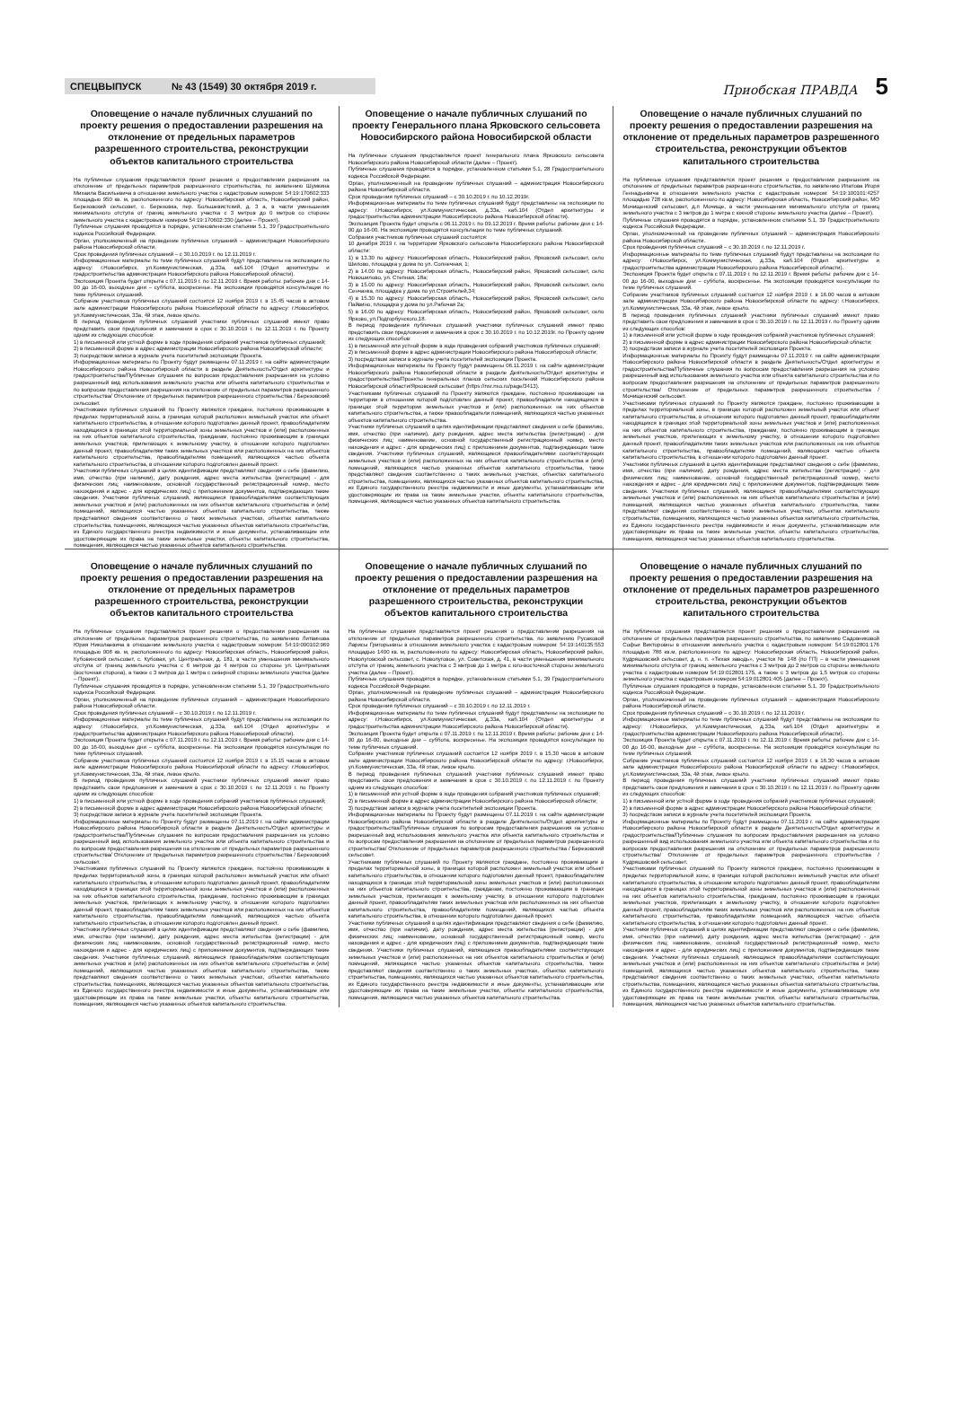СПЕЦВЫПУСК № 43 (1549) 30 октября 2019 г.
Приобская ПРАВДА 5
Оповещение о начале публичных слушаний по проекту решения о предоставлении разрешения на отклонение от предельных параметров разрешенного строительства, реконструкции объектов капитального строительства
На публичные слушания представляется проект решения о предоставлении разрешения на отклонение от предельных параметров разрешенного строительства, по заявлению Шумкина Михаила Васильевича в отношении земельного участка с кадастровым номером: 54:19:170602:333 площадью 950 кв. м, расположенного по адресу: Новосибирская область, Новосибирский район, Березовский сельсовет, с. Березовка, пер. Большевистский, д. 3 а, в части уменьшения минимального отступа от границ земельного участка с 3 метров до 0 метров со стороны земельного участка с кадастровым номером 54:19:170602:330 (далее – Проект).
Публичные слушания проводятся в порядке, установленном статьями 5.1, 39 Градостроительного кодекса Российской Федерации.
Орган, уполномоченный на проведение публичных слушаний – администрация Новосибирского района Новосибирской области.
Срок проведения публичных слушаний – с 30.10.2019 г. по 12.11.2019 г.
Информационные материалы по теме публичных слушаний будут представлены на экспозиции по адресу: г.Новосибирск, ул.Коммунистическая, д.33а, каб.104 (Отдел архитектуры и градостроительства администрации Новосибирского района Новосибирской области).
Экспозиция Проекта будет открыта с 07.11.2019 г. по 12.11.2019 г. Время работы: рабочие дни с 14-00 до 16-00, выходные дни – суббота, воскресенье. На экспозиции проводятся консультации по теме публичных слушаний.
Собрание участников публичных слушаний состоится 12 ноября 2019 г. в 15.45 часов в актовом зале администрации Новосибирского района Новосибирской области по адресу: г.Новосибирск, ул.Коммунистическая, 33а, 4й этаж, левое крыло.
В период проведения публичных слушаний участники публичных слушаний имеют право представить свои предложения и замечания в срок с 30.10.2019 г. по 12.11.2019 г. по Проекту одним из следующих способов:
1) в письменной или устной форме в ходе проведения собраний участников публичных слушаний;
2) в письменной форме в адрес администрации Новосибирского района Новосибирской области;
3) посредством записи в журнале учета посетителей экспозиции Проекта.
Информационные материалы по Проекту будут размещены 07.11.2019 г. на сайте администрации Новосибирского района Новосибирской области в разделе Деятельность/Отдел архитектуры и градостроительства/Публичные слушания по вопросам предоставления разрешения на условно разрешенный вид использования земельного участка или объекта капитального строительства и по вопросам предоставления разрешения на отклонение от предельных параметров разрешенного строительства/ Отклонение от предельных параметров разрешенного строительства / Березовский сельсовет.
Участниками публичных слушаний по Проекту являются граждане, постоянно проживающим в пределах территориальной зоны, в границах которой расположен земельный участок или объект капитального строительства, в отношении которого подготовлен данный проект, правообладателям находящихся в границах этой территориальной зоны земельных участков и (или) расположенных на них объектов капитального строительства, гражданам, постоянно проживающим в границах земельных участков, прилегающих к земельному участку, в отношении которого подготовлен данный проект, правообладателям таких земельных участков или расположенных на них объектов капитального строительства, правообладателям помещений, являющихся частью объекта капитального строительства, в отношении которого подготовлен данный проект.
Участники публичных слушаний в целях идентификации представляют сведения о себе (фамилию, имя, отчество (при наличии), дату рождения, адрес места жительства (регистрации) - для физических лиц; наименование, основной государственный регистрационный номер, место нахождения и адрес - для юридических лиц) с приложением документов, подтверждающих такие сведения. Участники публичных слушаний, являющиеся правообладателями соответствующих земельных участков и (или) расположенных на них объектов капитального строительства и (или) помещений, являющихся частью указанных объектов капитального строительства, также представляют сведения соответственно о таких земельных участках, объектах капитального строительства, помещениях, являющихся частью указанных объектов капитального строительства, из Единого государственного реестра недвижимости и иные документы, устанавливающие или удостоверяющие их права на такие земельные участки, объекты капитального строительства, помещения, являющиеся частью указанных объектов капитального строительства.
Оповещение о начале публичных слушаний по проекту Генерального плана Ярковского сельсовета Новосибирского района Новосибирской области
На публичные слушания представляется проект генерального плана Ярковского сельсовета Новосибирского района Новосибирской области (далее – Проект).
Публичные слушания проводятся в порядке, установленном статьями 5.1, 28 Градостроительного кодекса Российской Федерации.
Орган, уполномоченный на проведение публичных слушаний – администрация Новосибирского района Новосибирской области.
Срок проведения публичных слушаний – с 30.10.2019 г. по 10.12.2019г.
Информационные материалы по теме публичных слушаний будут представлены на экспозиции по адресу: г.Новосибирск, ул.Коммунистическая, д.33а, каб.104 (Отдел архитектуры и градостроительства администрации Новосибирского района Новосибирской области).
Экспозиция Проекта будет открыта с 06.11.2019 г. по 09.12.2019 г. Время работы: рабочие дни с 14-00 до 16-00. На экспозиции проводятся консультации по теме публичных слушаний.
Собрания участников публичных слушаний состоятся:
10 декабря 2019 г. на территории Ярковского сельсовета Новосибирского района Новосибирской области:
1) в 13.30 по адресу: Новосибирская область, Новосибирский район, Ярковский сельсовет, село Шилово, площадка у дома по ул. Солнечная, 1;
2) в 14.00 по адресу: Новосибирская область, Новосибирский район, Ярковский сельсовет, село Новошилово, ул. Степная, 18а;
3) в 15.00 по адресу: Новосибирская область, Новосибирский район, Ярковский сельсовет, село Сенчанка, площадка у дома по ул.Строителей,34;
4) в 15.30 по адресу: Новосибирская область, Новосибирский район, Ярковский сельсовет, село Пайвино, площадка у дома по ул.Рабочая 2а;
5) в 16.00 по адресу: Новосибирская область, Новосибирский район, Ярковский сельсовет, село Ярково, ул.Подгорбунского,18.
В период проведения публичных слушаний участники публичных слушаний имеют право представить свои предложения и замечания в срок с 30.10.2019 г. по 10.12.2019г. по Проекту одним из следующих способов:
1) в письменной или устной форме в ходе проведения собраний участников публичных слушаний;
2) в письменной форме в адрес администрации Новосибирского района Новосибирской области;
3) посредством записи в журнале учета посетителей экспозиции Проекта.
Информационные материалы по Проекту будут размещены 06.11.2019 г. на сайте администрации Новосибирского района Новосибирской области в разделе Деятельность/Отдел архитектуры и градостроительства/Проекты генеральных планов сельских поселений Новосибирского района Новосибирской области/Ярковский сельсовет (https://nsr.nso.ru/page/3413).
Участниками публичных слушаний по Проекту являются граждане, постоянно проживающие на территории в отношении которой подготовлен данный проект, правообладатели находящихся в границах этой территории земельных участков и (или) расположенных на них объектов капитального строительства, а также правообладатели помещений, являющихся частью указанных объектов капитального строительства.
Участники публичных слушаний в целях идентификации представляют сведения о себе (фамилию, имя, отчество (при наличии), дату рождения, адрес места жительства (регистрации) - для физических лиц; наименование, основной государственный регистрационный номер, место нахождения и адрес - для юридических лиц) с приложением документов, подтверждающих такие сведения. Участники публичных слушаний, являющиеся правообладателями соответствующих земельных участков и (или) расположенных на них объектов капитального строительства и (или) помещений, являющихся частью указанных объектов капитального строительства, также представляют сведения соответственно о таких земельных участках, объектах капитального строительства, помещениях, являющихся частью указанных объектов капитального строительства, из Единого государственного реестра недвижимости и иные документы, устанавливающие или удостоверяющие их права на такие земельные участки, объекты капитального строительства, помещения, являющиеся частью указанных объектов капитального строительства.
Оповещение о начале публичных слушаний по проекту решения о предоставлении разрешения на отклонение от предельных параметров разрешенного строительства, реконструкции объектов капитального строительства
На публичные слушания представляется проект решения о предоставлении разрешения на отклонение от предельных параметров разрешенного строительства, по заявлению Ипатова Игоря Геннадьевича в отношении земельного участка с кадастровым номером: 54:19:100101:4257 площадью 728 кв.м, расположенного по адресу: Новосибирская область, Новосибирский район, МО Мочищенский сельсовет, д.п Мочище, в части уменьшения минимального отступа от границ земельного участка с 3 метров до 1 метра с южной стороны земельного участка (далее – Проект).
Публичные слушания проводятся в порядке, установленном статьями 5.1, 39 Градостроительного кодекса Российской Федерации.
Орган, уполномоченный на проведение публичных слушаний – администрация Новосибирского района Новосибирской области.
Срок проведения публичных слушаний – с 30.10.2019 г. по 12.11.2019 г.
Информационные материалы по теме публичных слушаний будут представлены на экспозиции по адресу: г.Новосибирск, ул.Коммунистическая, д.33а, каб.104 (Отдел архитектуры и градостроительства администрации Новосибирского района Новосибирской области).
Экспозиция Проекта будет открыта с 07.11.2019 г. по 12.11.2019 г. Время работы: рабочие дни с 14-00 до 16-00, выходные дни – суббота, воскресенье. На экспозиции проводятся консультации по теме публичных слушаний.
Собрание участников публичных слушаний состоится 12 ноября 2019 г. в 16.00 часов в актовом зале администрации Новосибирского района Новосибирской области по адресу: г.Новосибирск, ул.Коммунистическая, 33а, 4й этаж, левое крыло.
В период проведения публичных слушаний участники публичных слушаний имеют право представить свои предложения и замечания в срок с 30.10.2019 г. по 12.11.2019 г. по Проекту одним из следующих способов:
1) в письменной или устной форме в ходе проведения собраний участников публичных слушаний;
2) в письменной форме в адрес администрации Новосибирского района Новосибирской области;
3) посредством записи в журнале учета посетителей экспозиции Проекта.
Информационные материалы по Проекту будут размещены 07.11.2019 г. на сайте администрации Новосибирского района Новосибирской области в разделе Деятельность/Отдел архитектуры и градостроительства/Публичные слушания по вопросам предоставления разрешения на условно разрешенный вид использования земельного участка или объекта капитального строительства и по вопросам предоставления разрешения на отклонение от предельных параметров разрешенного строительства/ Отклонение от предельных параметров разрешенного строительства / Мочищенский сельсовет.
Участниками публичных слушаний по Проекту являются граждане, постоянно проживающим в пределах территориальной зоны, в границах которой расположен земельный участок или объект капитального строительства, в отношении которого подготовлен данный проект, правообладателям находящихся в границах этой территориальной зоны земельных участков и (или) расположенных на них объектов капитального строительства, гражданам, постоянно проживающим в границах земельных участков, прилегающих к земельному участку, в отношении которого подготовлен данный проект, правообладателям таких земельных участков или расположенных на них объектов капитального строительства, правообладателям помещений, являющихся частью объекта капитального строительства, в отношении которого подготовлен данный проект.
Участники публичных слушаний в целях идентификации представляют сведения о себе (фамилию, имя, отчество (при наличии), дату рождения, адрес места жительства (регистрации) - для физических лиц; наименование, основной государственный регистрационный номер, место нахождения и адрес - для юридических лиц) с приложением документов, подтверждающих такие сведения. Участники публичных слушаний, являющиеся правообладателями соответствующих земельных участков и (или) расположенных на них объектов капитального строительства и (или) помещений, являющихся частью указанных объектов капитального строительства, также представляют сведения соответственно о таких земельных участках, объектах капитального строительства, помещениях, являющихся частью указанных объектов капитального строительства, из Единого государственного реестра недвижимости и иные документы, устанавливающие или удостоверяющие их права на такие земельные участки, объекты капитального строительства, помещения, являющиеся частью указанных объектов капитального строительства.
Оповещение о начале публичных слушаний по проекту решения о предоставлении разрешения на отклонение от предельных параметров разрешенного строительства, реконструкции объектов капитального строительства
На публичные слушания представляется проект решения о предоставлении разрешения на отклонение от предельных параметров разрешенного строительства, по заявлению Литвинова Юрия Николаевича в отношении земельного участка с кадастровым номером: 54:19:090102:969 площадью 908 кв. м, расположенного по адресу: Новосибирская область, Новосибирский район, Кубовинский сельсовет, с. Кубовая, ул. Центральная, д. 181, в части уменьшения минимального отступа от границ земельного участка с 6 метров до 4 метров со стороны ул. Центральная (восточная сторона), а также с 3 метров до 1 метра с северной стороны земельного участка (далее – Проект).
Публичные слушания проводятся в порядке, установленном статьями 5.1, 39 Градостроительного кодекса Российской Федерации.
Орган, уполномоченный на проведение публичных слушаний – администрация Новосибирского района Новосибирской области.
Срок проведения публичных слушаний – с 30.10.2019 г. по 12.11.2019 г.
Информационные материалы по теме публичных слушаний будут представлены на экспозиции по адресу: г.Новосибирск, ул.Коммунистическая, д.33а, каб.104 (Отдел архитектуры и градостроительства администрации Новосибирского района Новосибирской области).
Экспозиция Проекта будет открыта с 07.11.2019 г. по 12.11.2019 г. Время работы: рабочие дни с 14-00 до 16-00, выходные дни – суббота, воскресенье. На экспозиции проводятся консультации по теме публичных слушаний.
Собрание участников публичных слушаний состоится 12 ноября 2019 г. в 15.15 часов в актовом зале администрации Новосибирского района Новосибирской области по адресу: г.Новосибирск, ул.Коммунистическая, 33а, 4й этаж, левое крыло.
В период проведения публичных слушаний участники публичных слушаний имеют право представить свои предложения и замечания в срок с 30.10.2019 г. по 12.11.2019 г. по Проекту одним из следующих способов:
1) в письменной или устной форме в ходе проведения собраний участников публичных слушаний;
2) в письменной форме в адрес администрации Новосибирского района Новосибирской области;
3) посредством записи в журнале учета посетителей экспозиции Проекта.
Информационные материалы по Проекту будут размещены 07.11.2019 г. на сайте администрации Новосибирского района Новосибирской области в разделе Деятельность/Отдел архитектуры и градостроительства/Публичные слушания по вопросам предоставления разрешения на условно разрешенный вид использования земельного участка или объекта капитального строительства и по вопросам предоставления разрешения на отклонение от предельных параметров разрешенного строительства/ Отклонение от предельных параметров разрешенного строительства / Березовский сельсовет.
Участниками публичных слушаний по Проекту являются граждане, постоянно проживающим в пределах территориальной зоны, в границах которой расположен земельный участок или объект капитального строительства, в отношении которого подготовлен данный проект, правообладателям находящихся в границах этой территориальной зоны земельных участков и (или) расположенных на них объектов капитального строительства, гражданам, постоянно проживающим в границах земельных участков, прилегающих к земельному участку, в отношении которого подготовлен данный проект, правообладателям таких земельных участков или расположенных на них объектов капитального строительства, правообладателям помещений, являющихся частью объекта капитального строительства, в отношении которого подготовлен данный проект.
Участники публичных слушаний в целях идентификации представляют сведения о себе (фамилию, имя, отчество (при наличии), дату рождения, адрес места жительства (регистрации) - для физических лиц; наименование, основной государственный регистрационный номер, место нахождения и адрес - для юридических лиц) с приложением документов, подтверждающих такие сведения. Участники публичных слушаний, являющиеся правообладателями соответствующих земельных участков и (или) расположенных на них объектов капитального строительства и (или) помещений, являющихся частью указанных объектов капитального строительства, также представляют сведения соответственно о таких земельных участках, объектах капитального строительства, помещениях, являющихся частью указанных объектов капитального строительства, из Единого государственного реестра недвижимости и иные документы, устанавливающие или удостоверяющие их права на такие земельные участки, объекты капитального строительства, помещения, являющиеся частью указанных объектов капитального строительства.
Оповещение о начале публичных слушаний по проекту решения о предоставлении разрешения на отклонение от предельных параметров разрешенного строительства, реконструкции объектов капитального строительства
На публичные слушания представляется проект решения о предоставлении разрешения на отклонение от предельных параметров разрешенного строительства, по заявлению Русаковой Ларисы Григорьевны в отношении земельного участка с кадастровым номером: 54:19:140135:553 площадью 1400 кв. м, расположенного по адресу: Новосибирская область, Новосибирский район, Новолуговской сельсовет, с. Новолуговое, ул. Советская, д. 41, в части уменьшения минимального отступа от границ земельного участка с 3 метров до 1 метра с юго-восточной стороны земельного участка (далее – Проект).
Публичные слушания проводятся в порядке, установленном статьями 5.1, 39 Градостроительного кодекса Российской Федерации.
Орган, уполномоченный на проведение публичных слушаний – администрация Новосибирского района Новосибирской области.
Срок проведения публичных слушаний – с 30.10.2019 г. по 12.11.2019 г.
Информационные материалы по теме публичных слушаний будут представлены на экспозиции по адресу: г.Новосибирск, ул.Коммунистическая, д.33а, каб.104 (Отдел архитектуры и градостроительства администрации Новосибирского района Новосибирской области).
Экспозиция Проекта будет открыта с 07.11.2019 г. по 12.11.2019 г. Время работы: рабочие дни с 14-00 до 16-00, выходные дни – суббота, воскресенье. На экспозиции проводятся консультации по теме публичных слушаний.
Собрание участников публичных слушаний состоится 12 ноября 2019 г. в 15.30 часов в актовом зале администрации Новосибирского района Новосибирской области по адресу: г.Новосибирск, ул.Коммунистическая, 33а, 4й этаж, левое крыло.
В период проведения публичных слушаний участники публичных слушаний имеют право представить свои предложения и замечания в срок с 30.10.2019 г. по 12.11.2019 г. по Проекту одним из следующих способов:
1) в письменной или устной форме в ходе проведения собраний участников публичных слушаний;
2) в письменной форме в адрес администрации Новосибирского района Новосибирской области;
3) посредством записи в журнале учета посетителей экспозиции Проекта.
Информационные материалы по Проекту будут размещены 07.11.2019 г. на сайте администрации Новосибирского района Новосибирской области в разделе Деятельность/Отдел архитектуры и градостроительства/Публичные слушания по вопросам предоставления разрешения на условно разрешенный вид использования земельного участка или объекта капитального строительства и по вопросам предоставления разрешения на отклонение от предельных параметров разрешенного строительства/ Отклонение от предельных параметров разрешенного строительства / Березовский сельсовет.
Участниками публичных слушаний по Проекту являются граждане, постоянно проживающим в пределах территориальной зоны, в границах которой расположен земельный участок или объект капитального строительства, в отношении которого подготовлен данный проект, правообладателям находящихся в границах этой территориальной зоны земельных участков и (или) расположенных на них объектов капитального строительства, гражданам, постоянно проживающим в границах земельных участков, прилегающих к земельному участку, в отношении которого подготовлен данный проект, правообладателям таких земельных участков или расположенных на них объектов капитального строительства, правообладателям помещений, являющихся частью объекта капитального строительства, в отношении которого подготовлен данный проект.
Участники публичных слушаний в целях идентификации представляют сведения о себе (фамилию, имя, отчество (при наличии), дату рождения, адрес места жительства (регистрации) - для физических лиц; наименование, основной государственный регистрационный номер, место нахождения и адрес - для юридических лиц) с приложением документов, подтверждающих такие сведения. Участники публичных слушаний, являющиеся правообладателями соответствующих земельных участков и (или) расположенных на них объектов капитального строительства и (или) помещений, являющихся частью указанных объектов капитального строительства, также представляют сведения соответственно о таких земельных участках, объектах капитального строительства, помещениях, являющихся частью указанных объектов капитального строительства, из Единого государственного реестра недвижимости и иные документы, устанавливающие или удостоверяющие их права на такие земельные участки, объекты капитального строительства, помещения, являющиеся частью указанных объектов капитального строительства.
Оповещение о начале публичных слушаний по проекту решения о предоставлении разрешения на отклонение от предельных параметров разрешенного строительства, реконструкции объектов капитального строительства
На публичные слушания представляется проект решения о предоставлении разрешения на отклонение от предельных параметров разрешенного строительства, по заявлению Садовниковой Софьи Викторовны в отношении земельного участка с кадастровым номером: 54:19:012801:176 площадью 786 кв.м, расположенного по адресу: Новосибирская область, Новосибирский район, Кудряшовский сельсовет, д. н. п. «Тихая заводь», участок № 148 (по ГП) – в части уменьшения минимального отступа от границ земельного участка с 3 метров до 2 метров со стороны земельного участка с кадастровым номером 54:19:012801:175, а также с 3 метров до 1,5 метров со стороны земельного участка с кадастровым номером 54:19:012801:405 (далее – Проект).
Публичные слушания проводятся в порядке, установленном статьями 5.1, 39 Градостроительного кодекса Российской Федерации.
Орган, уполномоченный на проведение публичных слушаний – администрация Новосибирского района Новосибирской области.
Срок проведения публичных слушаний – с 30.10.2019 г. по 12.11.2019 г.
Информационные материалы по теме публичных слушаний будут представлены на экспозиции по адресу: г.Новосибирск, ул.Коммунистическая, д.33а, каб.104 (Отдел архитектуры и градостроительства администрации Новосибирского района Новосибирской области).
Экспозиция Проекта будет открыта с 07.11.2019 г. по 12.11.2019 г. Время работы: рабочие дни с 14-00 до 16-00, выходные дни – суббота, воскресенье. На экспозиции проводятся консультации по теме публичных слушаний.
Собрание участников публичных слушаний состоится 12 ноября 2019 г. в 16.30 часов в актовом зале администрации Новосибирского района Новосибирской области по адресу: г.Новосибирск, ул.Коммунистическая, 33а, 4й этаж, левое крыло.
В период проведения публичных слушаний участники публичных слушаний имеют право представить свои предложения и замечания в срок с 30.10.2019 г. по 12.11.2019 г. по Проекту одним из следующих способов:
1) в письменной или устной форме в ходе проведения собраний участников публичных слушаний;
2) в письменной форме в адрес администрации Новосибирского района Новосибирской области;
3) посредством записи в журнале учета посетителей экспозиции Проекта.
Информационные материалы по Проекту будут размещены 07.11.2019 г. на сайте администрации Новосибирского района Новосибирской области в разделе Деятельность/Отдел архитектуры и градостроительства/Публичные слушания по вопросам предоставления разрешения на условно разрешенный вид использования земельного участка или объекта капитального строительства и по вопросам предоставления разрешения на отклонение от предельных параметров разрешенного строительства/ Отклонение от предельных параметров разрешенного строительства / Кудряшовский сельсовет.
Участниками публичных слушаний по Проекту являются граждане, постоянно проживающим в пределах территориальной зоны, в границах которой расположен земельный участок или объект капитального строительства, в отношении которого подготовлен данный проект, правообладателям находящихся в границах этой территориальной зоны земельных участков и (или) расположенных на них объектов капитального строительства, гражданам, постоянно проживающим в границах земельных участков, прилегающих к земельному участку, в отношении которого подготовлен данный проект, правообладателям таких земельных участков или расположенных на них объектов капитального строительства, правообладателям помещений, являющихся частью объекта капитального строительства, в отношении которого подготовлен данный проект.
Участники публичных слушаний в целях идентификации представляют сведения о себе (фамилию, имя, отчество (при наличии), дату рождения, адрес места жительства (регистрации) - для физических лиц; наименование, основной государственный регистрационный номер, место нахождения и адрес - для юридических лиц) с приложением документов, подтверждающих такие сведения. Участники публичных слушаний, являющиеся правообладателями соответствующих земельных участков и (или) расположенных на них объектов капитального строительства и (или) помещений, являющихся частью указанных объектов капитального строительства, также представляют сведения соответственно о таких земельных участках, объектах капитального строительства, помещениях, являющихся частью указанных объектов капитального строительства, из Единого государственного реестра недвижимости и иные документы, устанавливающие или удостоверяющие их права на такие земельные участки, объекты капитального строительства, помещения, являющиеся частью указанных объектов капитального строительства.